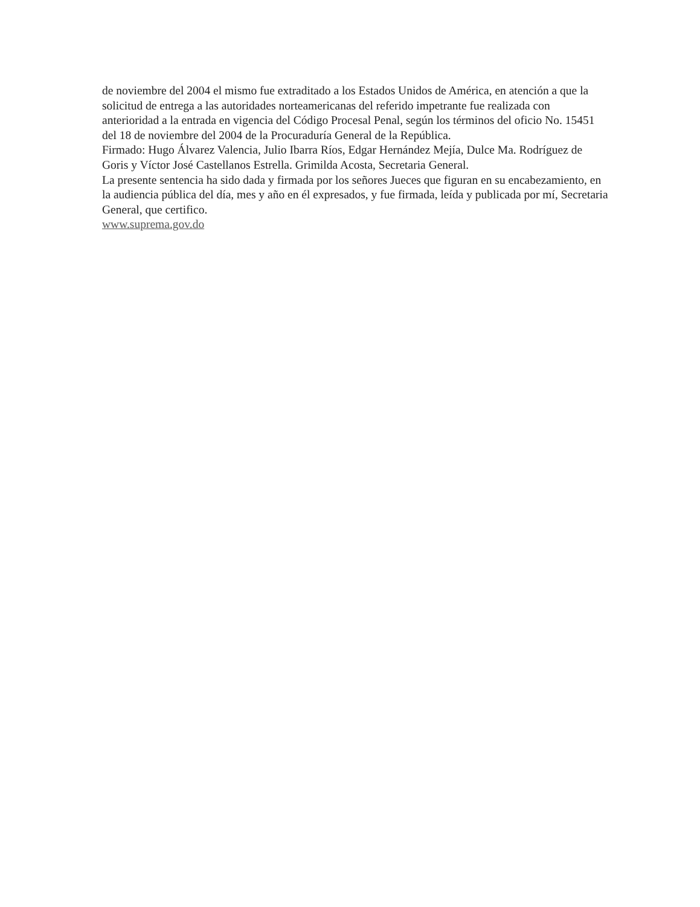de noviembre del 2004 el mismo fue extraditado a los Estados Unidos de América, en atención a que la solicitud de entrega a las autoridades norteamericanas del referido impetrante fue realizada con anterioridad a la entrada en vigencia del Código Procesal Penal, según los términos del oficio No. 15451 del 18 de noviembre del 2004 de la Procuraduría General de la República.
Firmado: Hugo Álvarez Valencia, Julio Ibarra Ríos, Edgar Hernández Mejía, Dulce Ma. Rodríguez de Goris y Víctor José Castellanos Estrella. Grimilda Acosta, Secretaria General.
La presente sentencia ha sido dada y firmada por los señores Jueces que figuran en su encabezamiento, en la audiencia pública del día, mes y año en él expresados, y fue firmada, leída y publicada por mí, Secretaria General, que certifico.
www.suprema.gov.do